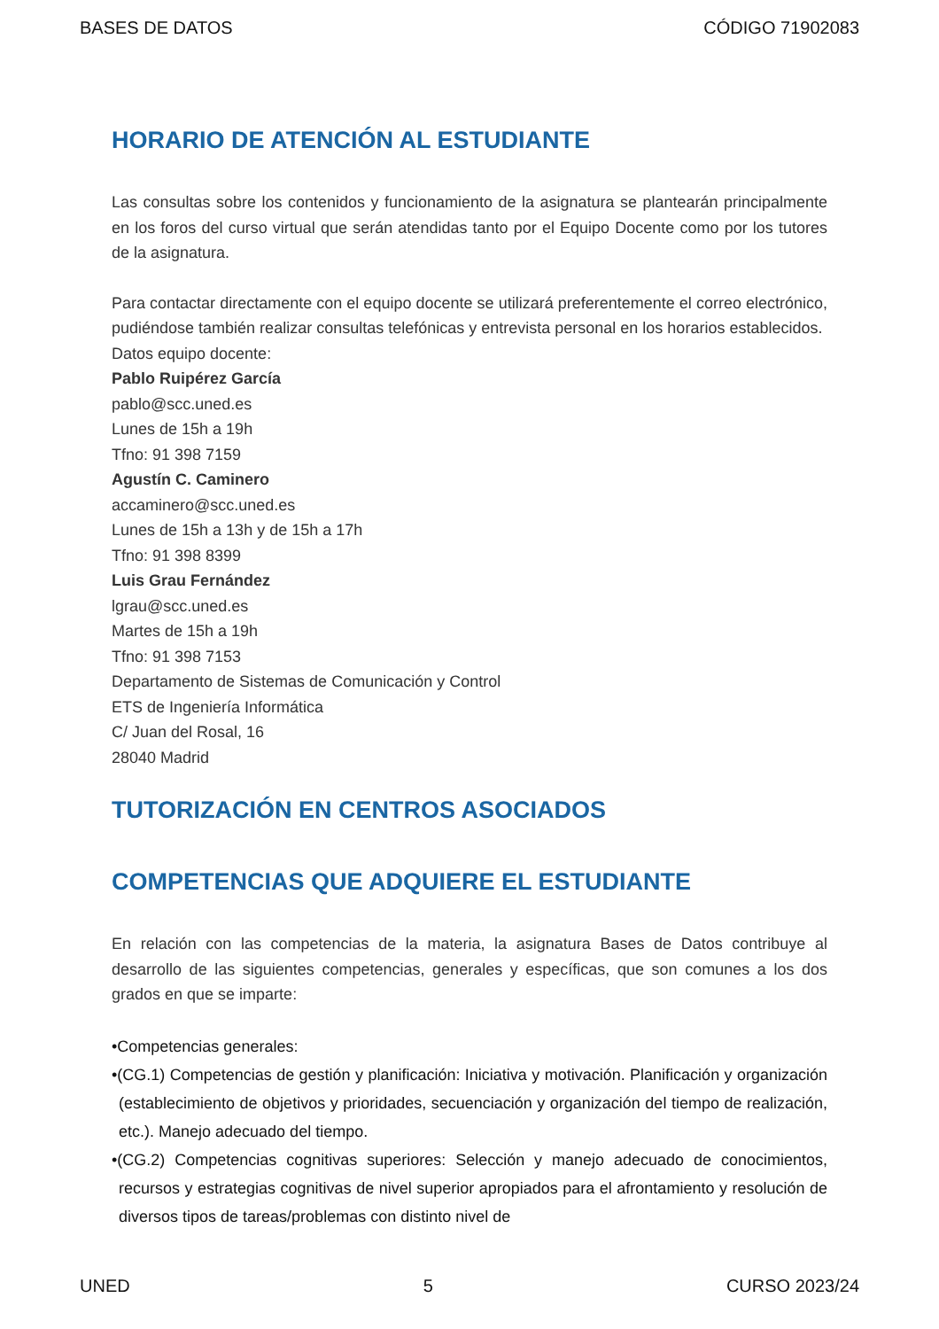BASES DE DATOS CÓDIGO 71902083
HORARIO DE ATENCIÓN AL ESTUDIANTE
Las consultas sobre los contenidos y funcionamiento de la asignatura se plantearán principalmente en los foros del curso virtual que serán atendidas tanto por el Equipo Docente como por los tutores de la asignatura.
Para contactar directamente con el equipo docente se utilizará preferentemente el correo electrónico, pudiéndose también realizar consultas telefónicas y entrevista personal en los horarios establecidos.
Datos equipo docente:
Pablo Ruipérez García
pablo@scc.uned.es
Lunes de 15h a 19h
Tfno: 91 398 7159
Agustín C. Caminero
accaminero@scc.uned.es
Lunes de 15h a 13h y de 15h a 17h
Tfno: 91 398 8399
Luis Grau Fernández
lgrau@scc.uned.es
Martes de 15h a 19h
Tfno: 91 398 7153
Departamento de Sistemas de Comunicación y Control
ETS de Ingeniería Informática
C/ Juan del Rosal, 16
28040 Madrid
TUTORIZACIÓN EN CENTROS ASOCIADOS
COMPETENCIAS QUE ADQUIERE EL ESTUDIANTE
En relación con las competencias de la materia, la asignatura Bases de Datos contribuye al desarrollo de las siguientes competencias, generales y específicas, que son comunes a los dos grados en que se imparte:
•Competencias generales:
•(CG.1) Competencias de gestión y planificación: Iniciativa y motivación. Planificación y organización (establecimiento de objetivos y prioridades, secuenciación y organización del tiempo de realización, etc.). Manejo adecuado del tiempo.
•(CG.2) Competencias cognitivas superiores: Selección y manejo adecuado de conocimientos, recursos y estrategias cognitivas de nivel superior apropiados para el afrontamiento y resolución de diversos tipos de tareas/problemas con distinto nivel de
UNED 5 CURSO 2023/24